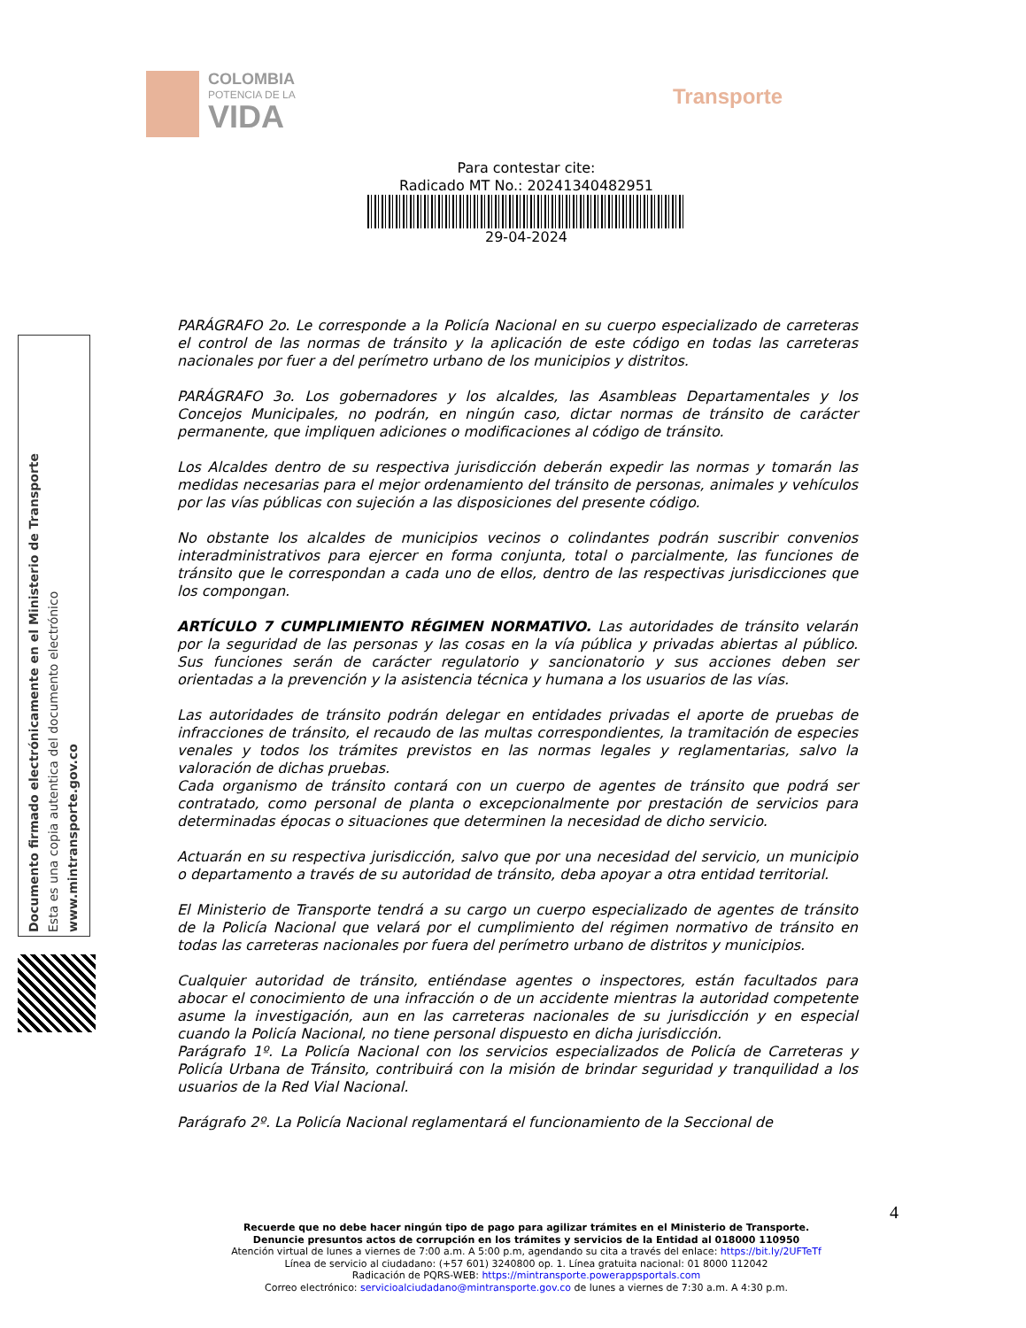COLOMBIA
POTENCIA DE LA
VIDA
Transporte
Para contestar cite:
Radicado MT No.: 20241340482951
29-04-2024
Documento firmado electrónicamente en el Ministerio de Transporte
Esta es una copia autentica del documento electrónico
www.mintransporte.gov.co
PARÁGRAFO 2o. Le corresponde a la Policía Nacional en su cuerpo especializado de carreteras el control de las normas de tránsito y la aplicación de este código en todas las carreteras nacionales por fuer a del perímetro urbano de los municipios y distritos.
PARÁGRAFO 3o. Los gobernadores y los alcaldes, las Asambleas Departamentales y los Concejos Municipales, no podrán, en ningún caso, dictar normas de tránsito de carácter permanente, que impliquen adiciones o modificaciones al código de tránsito.
Los Alcaldes dentro de su respectiva jurisdicción deberán expedir las normas y tomarán las medidas necesarias para el mejor ordenamiento del tránsito de personas, animales y vehículos por las vías públicas con sujeción a las disposiciones del presente código.
No obstante los alcaldes de municipios vecinos o colindantes podrán suscribir convenios interadministrativos para ejercer en forma conjunta, total o parcialmente, las funciones de tránsito que le correspondan a cada uno de ellos, dentro de las respectivas jurisdicciones que los compongan.
ARTÍCULO 7 CUMPLIMIENTO RÉGIMEN NORMATIVO. Las autoridades de tránsito velarán por la seguridad de las personas y las cosas en la vía pública y privadas abiertas al público. Sus funciones serán de carácter regulatorio y sancionatorio y sus acciones deben ser orientadas a la prevención y la asistencia técnica y humana a los usuarios de las vías.
Las autoridades de tránsito podrán delegar en entidades privadas el aporte de pruebas de infracciones de tránsito, el recaudo de las multas correspondientes, la tramitación de especies venales y todos los trámites previstos en las normas legales y reglamentarias, salvo la valoración de dichas pruebas.
Cada organismo de tránsito contará con un cuerpo de agentes de tránsito que podrá ser contratado, como personal de planta o excepcionalmente por prestación de servicios para determinadas épocas o situaciones que determinen la necesidad de dicho servicio.
Actuarán en su respectiva jurisdicción, salvo que por una necesidad del servicio, un municipio o departamento a través de su autoridad de tránsito, deba apoyar a otra entidad territorial.
El Ministerio de Transporte tendrá a su cargo un cuerpo especializado de agentes de tránsito de la Policía Nacional que velará por el cumplimiento del régimen normativo de tránsito en todas las carreteras nacionales por fuera del perímetro urbano de distritos y municipios.
Cualquier autoridad de tránsito, entiéndase agentes o inspectores, están facultados para abocar el conocimiento de una infracción o de un accidente mientras la autoridad competente asume la investigación, aun en las carreteras nacionales de su jurisdicción y en especial cuando la Policía Nacional, no tiene personal dispuesto en dicha jurisdicción.
Parágrafo 1º. La Policía Nacional con los servicios especializados de Policía de Carreteras y Policía Urbana de Tránsito, contribuirá con la misión de brindar seguridad y tranquilidad a los usuarios de la Red Vial Nacional.
Parágrafo 2º. La Policía Nacional reglamentará el funcionamiento de la Seccional de
4
Recuerde que no debe hacer ningún tipo de pago para agilizar trámites en el Ministerio de Transporte.
Denuncie presuntos actos de corrupción en los trámites y servicios de la Entidad al 018000 110950
Atención virtual de lunes a viernes de 7:00 a.m. A 5:00 p.m, agendando su cita a través del enlace: https://bit.ly/2UFTeTf
Línea de servicio al ciudadano: (+57 601) 3240800 op. 1. Línea gratuita nacional: 01 8000 112042
Radicación de PQRS-WEB: https://mintransporte.powerappsportals.com
Correo electrónico: servicioalciudadano@mintransporte.gov.co de lunes a viernes de 7:30 a.m. A 4:30 p.m.